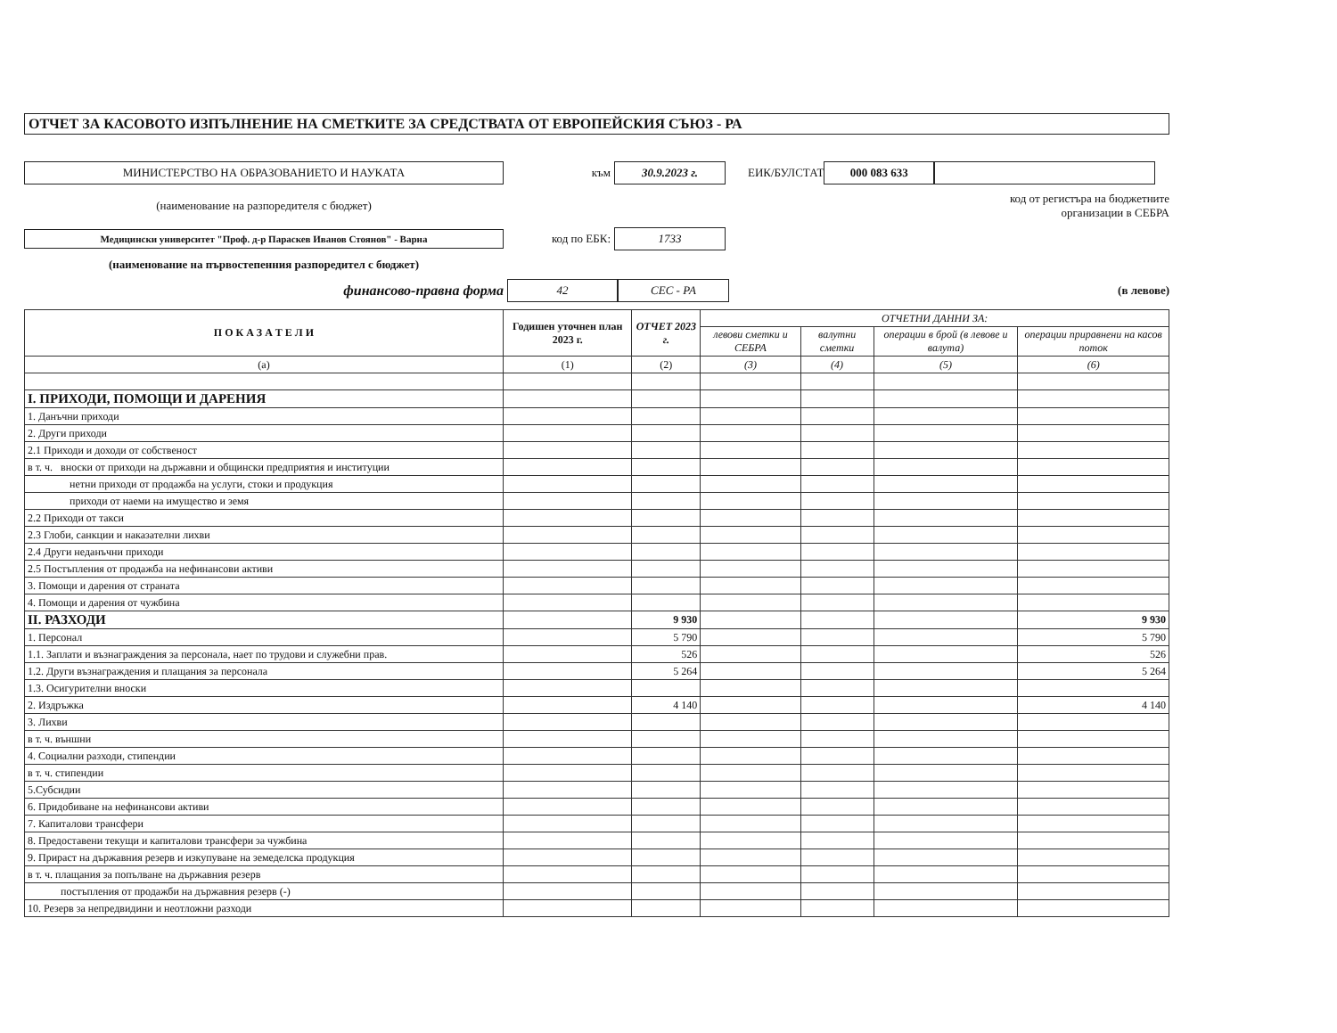ОТЧЕТ ЗА КАСОВОТО ИЗПЪЛНЕНИЕ НА СМЕТКИТЕ ЗА СРЕДСТВАТА ОТ ЕВРОПЕЙСКИЯ СЪЮЗ - РА
МИНИСТЕРСТВО НА ОБРАЗОВАНИЕТО И НАУКАТА
към
30.9.2023 г.
ЕИК/БУЛСТАТ
000 083 633
(наименование на разпоредителя с бюджет) код от регистъра на бюджетните
организации в СЕБРА
Медицински университет "Проф. д-р Параскев Иванов Стоянов" - Варна
код по ЕБК:
1733
(наименование на първостепенния разпоредител с бюджет)
финансово-правна форма
42 СЕС - РА
(в левове)
| П О К А З А Т Е Л И | Годишен уточнен план 2023 г. | ОТЧЕТ 2023 г. | ОТЧЕТНИ ДАННИ ЗА: | | | |
| --- | --- | --- | --- | --- | --- | --- |
| | | | левови сметки и СЕБРА | валутни сметки | операции в брой (в левове и валута) | операции приравнени на касов поток |
| (а) | (1) | (2) | (3) | (4) | (5) | (6) |
| I. ПРИХОДИ, ПОМОЩИ И ДАРЕНИЯ | | | | | | |
| 1. Данъчни приходи | | | | | | |
| 2. Други приходи | | | | | | |
| 2.1 Приходи и доходи от собственост | | | | | | |
| в т. ч. вноски от приходи на държавни и общински предприятия и институции | | | | | | |
| нетни приходи от продажба на услуги, стоки и продукция | | | | | | |
| приходи от наеми на имущество и земя | | | | | | |
| 2.2 Приходи от такси | | | | | | |
| 2.3 Глоби, санкции и наказателни лихви | | | | | | |
| 2.4 Други неданъчни приходи | | | | | | |
| 2.5 Постъпления от продажба на нефинансови активи | | | | | | |
| 3. Помощи и дарения от страната | | | | | | |
| 4. Помощи и дарения от чужбина | | | | | | |
| II. РАЗХОДИ | | 9 930 | | | | 9 930 |
| 1. Персонал | | 5 790 | | | | 5 790 |
| 1.1. Заплати и възнаграждения за персонала, нает по трудови и служебни прав. | | 526 | | | | 526 |
| 1.2. Други възнаграждения и плащания за персонала | | 5 264 | | | | 5 264 |
| 1.3. Осигурителни вноски | | | | | | |
| 2. Издръжка | | 4 140 | | | | 4 140 |
| 3. Лихви | | | | | | |
| в т. ч. външни | | | | | | |
| 4. Социални разходи, стипендии | | | | | | |
| в т. ч. стипендии | | | | | | |
| 5.Субсидии | | | | | | |
| 6. Придобиване на нефинансови активи | | | | | | |
| 7. Капиталови трансфери | | | | | | |
| 8. Предоставени текущи и капиталови трансфери за чужбина | | | | | | |
| 9. Прираст на държавния резерв и изкупуване на земеделска продукция | | | | | | |
| в т. ч. плащания за попълване на държавния резерв | | | | | | |
| постъпления от продажби на държавния резерв (-) | | | | | | |
| 10. Резерв за непредвидини и неотложни разходи | | | | | | |